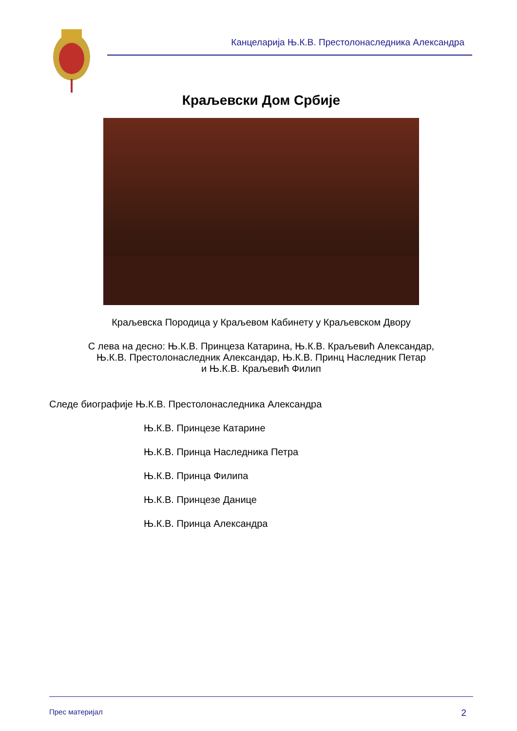Канцеларија Њ.К.В. Престолонаследника Александра
Краљевски Дом Србије
Краљевска Породица у Краљевом Кабинету у Краљевском Двору
С лева на десно: Њ.К.В. Принцеза Катарина, Њ.К.В. Краљевић Александар,
Њ.К.В. Престолонаследник Александар, Њ.К.В. Принц Наследник Петар
и Њ.К.В. Краљевић Филип
Следе биографије Њ.К.В. Престолонаследника Александра
Њ.К.В. Принцезе Катарине
Њ.К.В. Принца Наследника Петра
Њ.К.В. Принца Филипа
Њ.К.В. Принцезе Данице
Њ.К.В. Принца Александра
Прес материјал 2